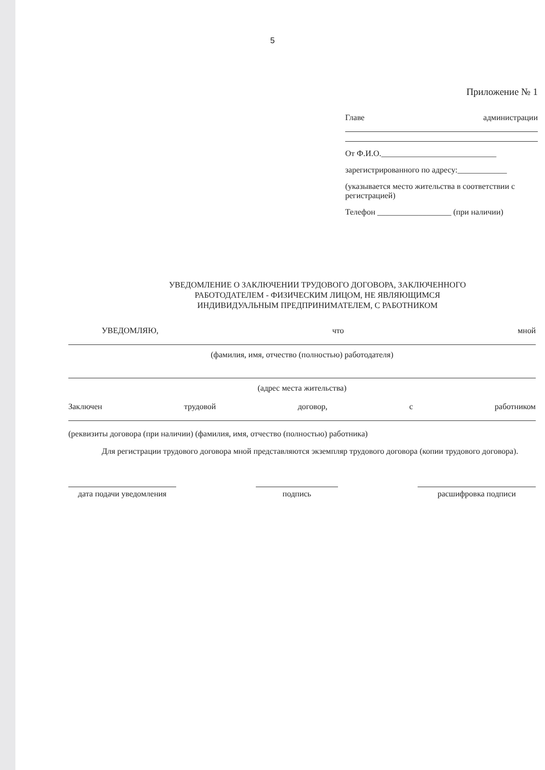5
Приложение № 1
Главе администрации
От Ф.И.О.____________________________
зарегистрированного по адресу:____________
(указывается место жительства в соответствии с регистрацией)
Телефон __________________ (при наличии)
УВЕДОМЛЕНИЕ О ЗАКЛЮЧЕНИИ ТРУДОВОГО ДОГОВОРА, ЗАКЛЮЧЕННОГО
РАБОТОДАТЕЛЕМ - ФИЗИЧЕСКИМ ЛИЦОМ, НЕ ЯВЛЯЮЩИМСЯ
ИНДИВИДУАЛЬНЫМ ПРЕДПРИНИМАТЕЛЕМ, С РАБОТНИКОМ
УВЕДОМЛЯЮ, что мной
(фамилия, имя, отчество (полностью) работодателя)
(адрес места жительства)
Заключен трудовой договор, с работником
(реквизиты договора (при наличии) (фамилия, имя, отчество (полностью) работника)
Для регистрации трудового договора мной представляются экземпляр трудового договора (копии трудового договора).
дата подачи уведомления
подпись расшифровка подписи